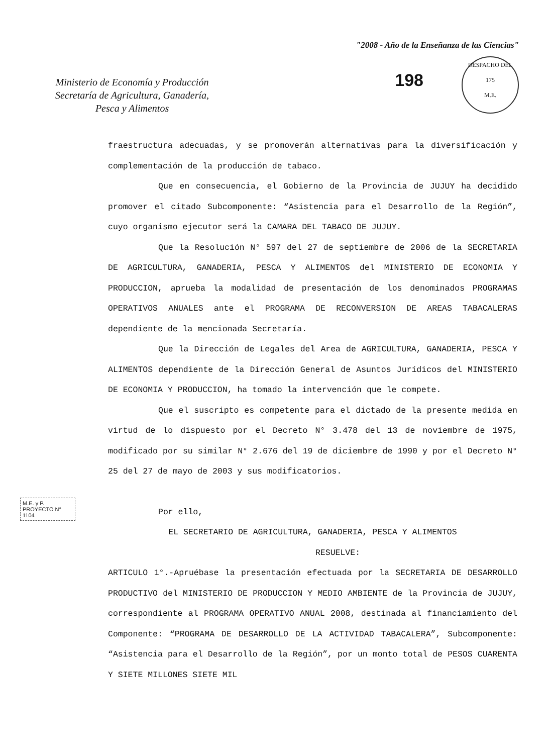Ministerio de Economía y Producción
Secretaría de Agricultura, Ganadería,
Pesca y Alimentos
"2008 - Año de la Enseñanza de las Ciencias"
198
DESPACHO DEL
175
M.E.
fraestructura adecuadas, y se promoverán alternativas para la diversificación y complementación de la producción de tabaco.
Que en consecuencia, el Gobierno de la Provincia de JUJUY ha decidido promover el citado Subcomponente: “Asistencia para el Desarrollo de la Región”, cuyo organismo ejecutor será la CAMARA DEL TABACO DE JUJUY.
Que la Resolución N° 597 del 27 de septiembre de 2006 de la SECRETARIA DE AGRICULTURA, GANADERIA, PESCA Y ALIMENTOS del MINISTERIO DE ECONOMIA Y PRODUCCION, aprueba la modalidad de presentación de los denominados PROGRAMAS OPERATIVOS ANUALES ante el PROGRAMA DE RECONVERSION DE AREAS TABACALERAS dependiente de la mencionada Secretaría.
Que la Dirección de Legales del Area de AGRICULTURA, GANADERIA, PESCA Y ALIMENTOS dependiente de la Dirección General de Asuntos Jurídicos del MINISTERIO DE ECONOMIA Y PRODUCCION, ha tomado la intervención que le compete.
Que el suscripto es competente para el dictado de la presente medida en virtud de lo dispuesto por el Decreto N° 3.478 del 13 de noviembre de 1975, modificado por su similar N° 2.676 del 19 de diciembre de 1990 y por el Decreto N° 25 del 27 de mayo de 2003 y sus modificatorios.
Por ello,
EL SECRETARIO DE AGRICULTURA, GANADERIA, PESCA Y ALIMENTOS
RESUELVE:
ARTICULO 1°.-Apruébase la presentación efectuada por la SECRETARIA DE DESARROLLO PRODUCTIVO del MINISTERIO DE PRODUCCION Y MEDIO AMBIENTE de la Provincia de JUJUY, correspondiente al PROGRAMA OPERATIVO ANUAL 2008, destinada al financiamiento del Componente: “PROGRAMA DE DESARROLLO DE LA ACTIVIDAD TABACALERA”, Subcomponente: “Asistencia para el Desarrollo de la Región”, por un monto total de PESOS CUARENTA Y SIETE MILLONES SIETE MIL
M.E. y P.
PROYECTO N°
1104